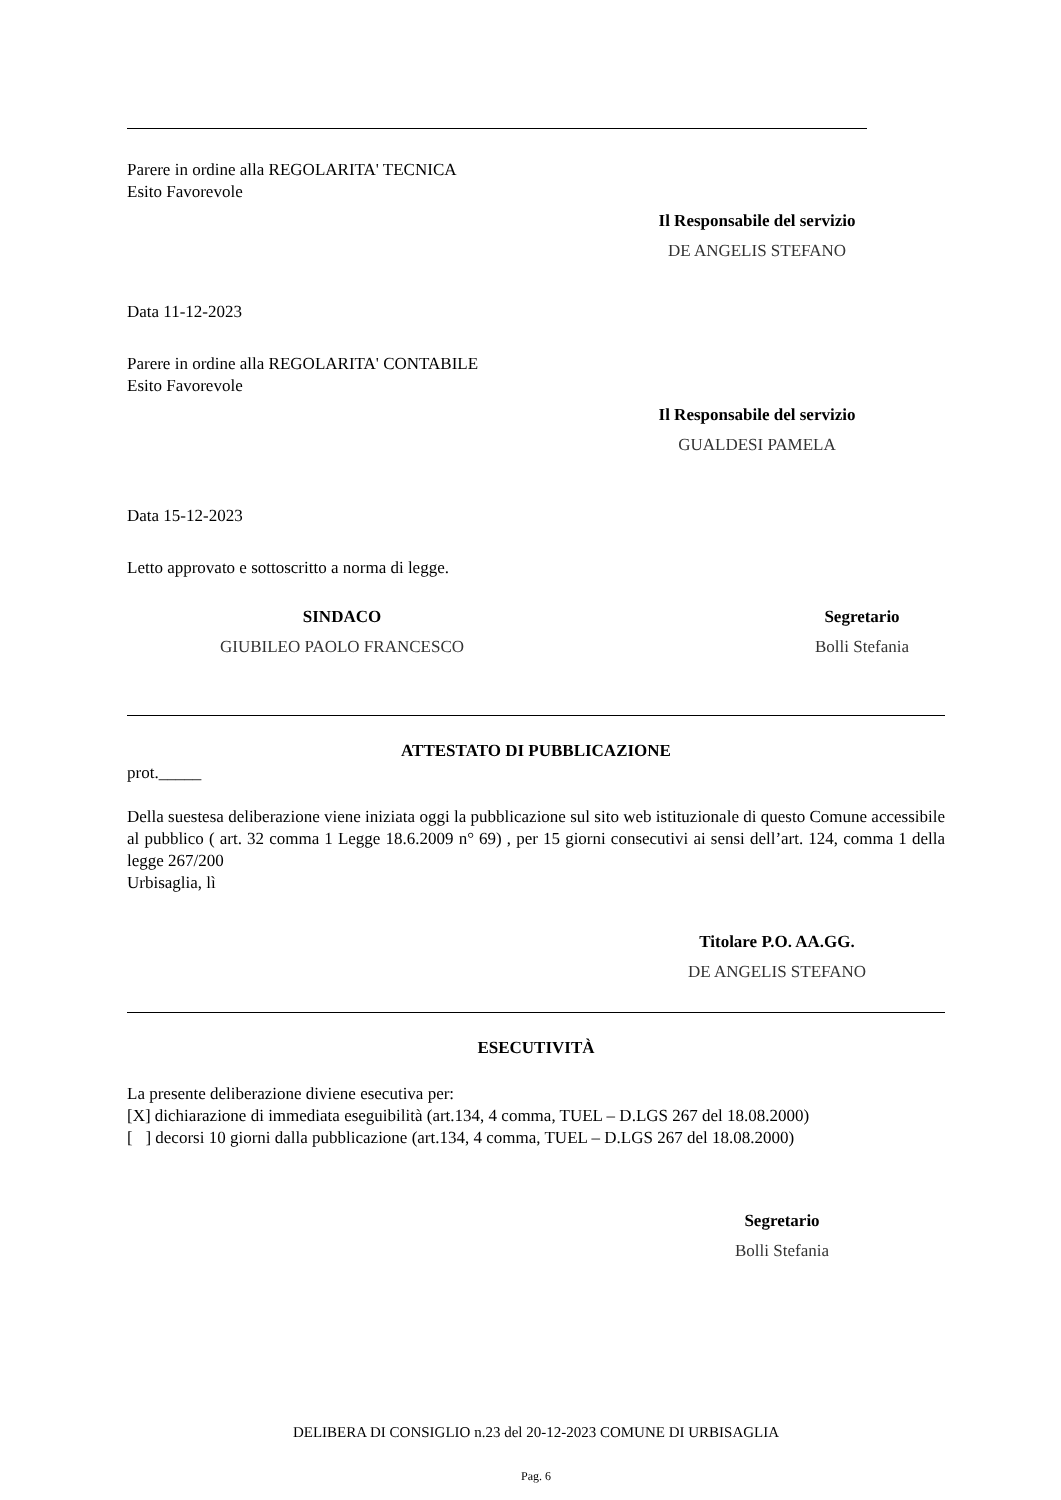Parere in ordine alla REGOLARITA' TECNICA
Esito Favorevole
Il Responsabile del servizio
DE ANGELIS STEFANO
Data 11-12-2023
Parere in ordine alla REGOLARITA' CONTABILE
Esito Favorevole
Il Responsabile del servizio
GUALDESI PAMELA
Data 15-12-2023
Letto approvato e sottoscritto a norma di legge.
SINDACO
GIUBILEO PAOLO FRANCESCO
Segretario
Bolli Stefania
ATTESTATO DI PUBBLICAZIONE
prot._____
Della suestesa deliberazione viene iniziata oggi la pubblicazione sul sito web istituzionale di questo Comune accessibile al pubblico ( art. 32 comma 1 Legge 18.6.2009 n° 69) , per 15 giorni consecutivi ai sensi dell’art. 124, comma 1 della legge 267/200
Urbisaglia, lì
Titolare P.O. AA.GG.
DE ANGELIS STEFANO
ESECUTIVITÀ
La presente deliberazione diviene esecutiva per:
[X] dichiarazione di immediata eseguibilità (art.134, 4 comma, TUEL – D.LGS 267 del 18.08.2000)
[ ] decorsi 10 giorni dalla pubblicazione (art.134, 4 comma, TUEL – D.LGS 267 del 18.08.2000)
Segretario
Bolli Stefania
DELIBERA DI CONSIGLIO n.23 del 20-12-2023 COMUNE DI URBISAGLIA
Pag. 6